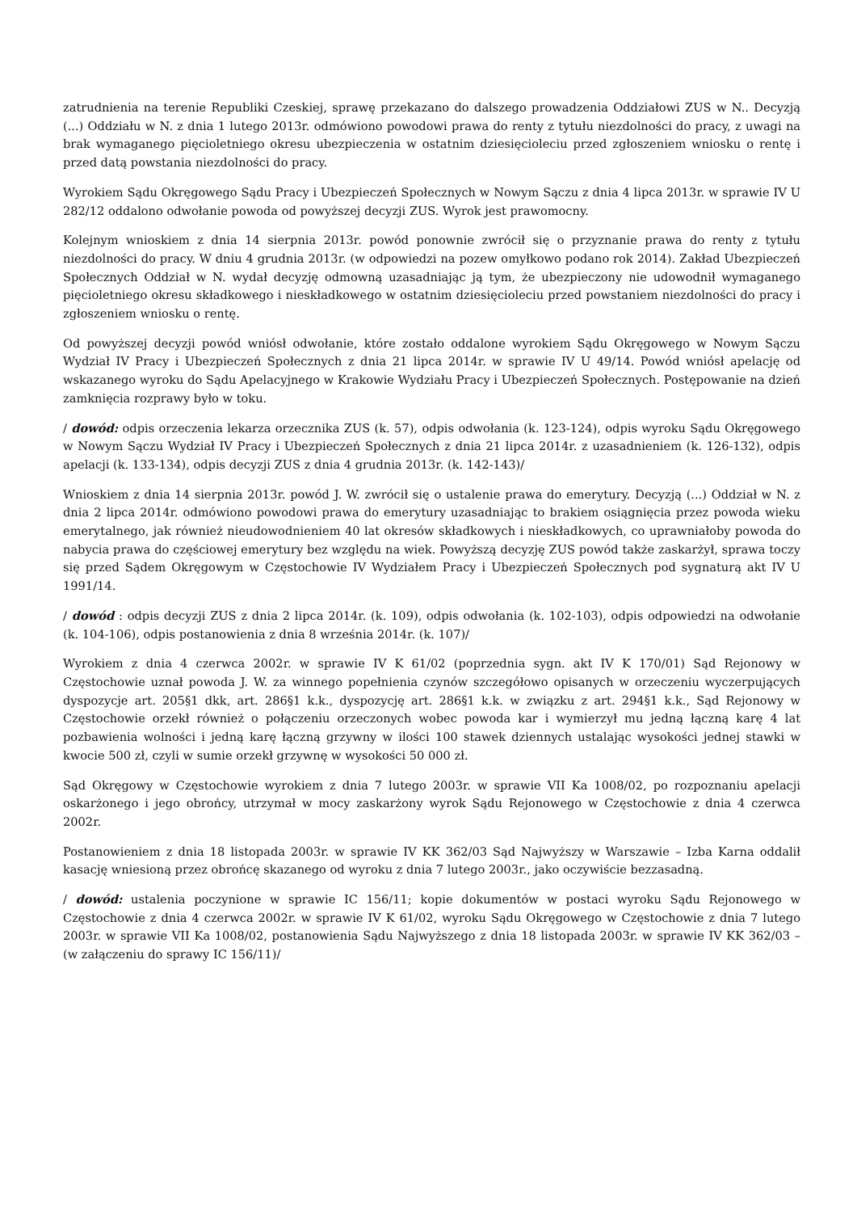zatrudnienia na terenie Republiki Czeskiej, sprawę przekazano do dalszego prowadzenia Oddziałowi ZUS w N.. Decyzją (...) Oddziału w N. z dnia 1 lutego 2013r. odmówiono powodowi prawa do renty z tytułu niezdolności do pracy, z uwagi na brak wymaganego pięcioletniego okresu ubezpieczenia w ostatnim dziesięcioleciu przed zgłoszeniem wniosku o rentę i przed datą powstania niezdolności do pracy.
Wyrokiem Sądu Okręgowego Sądu Pracy i Ubezpieczeń Społecznych w Nowym Sączu z dnia 4 lipca 2013r. w sprawie IV U 282/12 oddalono odwołanie powoda od powyższej decyzji ZUS. Wyrok jest prawomocny.
Kolejnym wnioskiem z dnia 14 sierpnia 2013r. powód ponownie zwrócił się o przyznanie prawa do renty z tytułu niezdolności do pracy. W dniu 4 grudnia 2013r. (w odpowiedzi na pozew omyłkowo podano rok 2014). Zakład Ubezpieczeń Społecznych Oddział w N. wydał decyzję odmowną uzasadniając ją tym, że ubezpieczony nie udowodnił wymaganego pięcioletniego okresu składkowego i nieskładkowego w ostatnim dziesięcioleciu przed powstaniem niezdolności do pracy i zgłoszeniem wniosku o rentę.
Od powyższej decyzji powód wniósł odwołanie, które zostało oddalone wyrokiem Sądu Okręgowego w Nowym Sączu Wydział IV Pracy i Ubezpieczeń Społecznych z dnia 21 lipca 2014r. w sprawie IV U 49/14. Powód wniósł apelację od wskazanego wyroku do Sądu Apelacyjnego w Krakowie Wydziału Pracy i Ubezpieczeń Społecznych. Postępowanie na dzień zamknięcia rozprawy było w toku.
/ dowód: odpis orzeczenia lekarza orzecznika ZUS (k. 57), odpis odwołania (k. 123-124), odpis wyroku Sądu Okręgowego w Nowym Sączu Wydział IV Pracy i Ubezpieczeń Społecznych z dnia 21 lipca 2014r. z uzasadnieniem (k. 126-132), odpis apelacji (k. 133-134), odpis decyzji ZUS z dnia 4 grudnia 2013r. (k. 142-143)/
Wnioskiem z dnia 14 sierpnia 2013r. powód J. W. zwrócił się o ustalenie prawa do emerytury. Decyzją (...) Oddział w N. z dnia 2 lipca 2014r. odmówiono powodowi prawa do emerytury uzasadniając to brakiem osiągnięcia przez powoda wieku emerytalnego, jak również nieudowodnieniem 40 lat okresów składkowych i nieskładkowych, co uprawniałoby powoda do nabycia prawa do częściowej emerytury bez względu na wiek. Powyższą decyzję ZUS powód także zaskarżył, sprawa toczy się przed Sądem Okręgowym w Częstochowie IV Wydziałem Pracy i Ubezpieczeń Społecznych pod sygnaturą akt IV U 1991/14.
/ dowód : odpis decyzji ZUS z dnia 2 lipca 2014r. (k. 109), odpis odwołania (k. 102-103), odpis odpowiedzi na odwołanie (k. 104-106), odpis postanowienia z dnia 8 września 2014r. (k. 107)/
Wyrokiem z dnia 4 czerwca 2002r. w sprawie IV K 61/02 (poprzednia sygn. akt IV K 170/01) Sąd Rejonowy w Częstochowie uznał powoda J. W. za winnego popełnienia czynów szczegółowo opisanych w orzeczeniu wyczerpujących dyspozycje art. 205§1 dkk, art. 286§1 k.k., dyspozycję art. 286§1 k.k. w związku z art. 294§1 k.k., Sąd Rejonowy w Częstochowie orzekł również o połączeniu orzeczonych wobec powoda kar i wymierzył mu jedną łączną karę 4 lat pozbawienia wolności i jedną karę łączną grzywny w ilości 100 stawek dziennych ustalając wysokości jednej stawki w kwocie 500 zł, czyli w sumie orzekł grzywnę w wysokości 50 000 zł.
Sąd Okręgowy w Częstochowie wyrokiem z dnia 7 lutego 2003r. w sprawie VII Ka 1008/02, po rozpoznaniu apelacji oskarżonego i jego obrońcy, utrzymał w mocy zaskarżony wyrok Sądu Rejonowego w Częstochowie z dnia 4 czerwca 2002r.
Postanowieniem z dnia 18 listopada 2003r. w sprawie IV KK 362/03 Sąd Najwyższy w Warszawie – Izba Karna oddalił kasację wniesioną przez obrońcę skazanego od wyroku z dnia 7 lutego 2003r., jako oczywiście bezzasadną.
/ dowód: ustalenia poczynione w sprawie IC 156/11; kopie dokumentów w postaci wyroku Sądu Rejonowego w Częstochowie z dnia 4 czerwca 2002r. w sprawie IV K 61/02, wyroku Sądu Okręgowego w Częstochowie z dnia 7 lutego 2003r. w sprawie VII Ka 1008/02, postanowienia Sądu Najwyższego z dnia 18 listopada 2003r. w sprawie IV KK 362/03 – (w załączeniu do sprawy IC 156/11)/